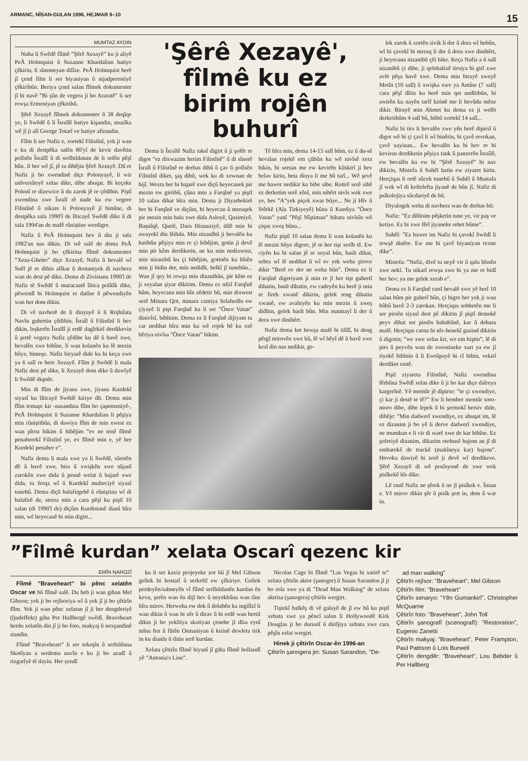ARMANC, NÎSAN-GULAN 1996, HEJMAR 9–10 15
MUMTAZ AYDIN
Nuha li Swêdê fîlmê ”Şêrê Xezayê” ku ji aliyê PeÅ Holmquist û Suzanne Khardalian hatiye çêkirin, li sînemeyan dilîze. PeÅ Holmquist berê jî çend film li ser biyaniyan û nijadperestiyê çêkiribûn. Beriya çend salan fîlmek dokumenter jî bi navê ”Bi şûn de vegera ji bo Araratê” li ser rewşa Ermeniyan çêkiribû.
Şêrê Xezayê fîlmek dokumenter û 38 deqîqe ye, li Swêdê û li Îsraîlê hatiye kişandin, muzîka wê jî ji alî George Totarî ve hatiye afirandin.
Fîlm li ser Nafiz e, xortekî Filistînî, yek ji wan e ku di destpêka salên 80'yî de kevir davêtin polîsên Îsraîlî û di serîhildanan de li sefên pêşî bûn. Ji ber wê jî, jê ra dibêjin Şêrê Xezayê. Dû re Nafiz ji bo xwendinê diçe Polonyayê, li wir unîversîteyê xelas dike, dibe abuqat. Bi keçeke Polonî re dizewice û du zarok jê re çêdibin. Piştî xwendina xwe Îsraîl rê nade ku ew vegere Filistînê û nikare li Polonyayê jî bimîne, di destpêka sala 1990'î de îlticayê Swêdê dike û di sala 1994'an de mafê rûniştine werdigre.
Nafiz û PeÅ Holmquist hev û din ji sala 1982'an nas dikin. Di wê salê de dema PeÅ Holmquist ji bo çêkirina fîlmê dokumenter ”Xeza-Ghetto” diçe Xezayê, Nafiz û hevalê wî Suêl jê re dibin alîkar û dostaniyek di navbera wan de dest pê dike. Dema di Zivistana 1990'î de Nafiz tê Swêdê û muracaatê îltica polîtîk dike, pêwendî bi Holmquist re datîne û pêwendiyên wan her dom dikin.
Di vê navberê de li dinyayê û li Rojhilata Navîn guhertin çêdibin, Îsraîl û Filistînî li hev dikin, leşkerên Îsraîlî ji erdê dagîrkirî derdikevin û şertê vegera Nafiz çêdibe ku dê û bavê xwe, hevalên xwe bibîne, li wan kolanên ku lê mezin bûye, bimeşe. Nafiz biryarê dide ku bi keça xwe ya 6 salî re here Xezayê. Fîlm ji Swêdê li mala Nafiz dest pê dike, li Xezayê dom dike û dawîyê li Swêdê diqede.
Min di fîlm de jiyana xwe, jiyana Kurdekî siyasî ku îlticayê Swêdê kiriye dît. Dema min fîlm temaşe kir -nasandina fîlm bo çapemeniyê-, PeÅ Holmquist û Suzanne Khardalian li pêşiya min rûniştibûn, di dawiya fîlm de min xwest ez wan pîroz bikim û bibêjim ”ev ne tenê fîlmê penaberekî Filistînî ye, ev fîlmê min e, yê her Kurdekî penaber e”.
Nafiz dema li mala xwe ya li Swêdê, sûretên dê û bavê xwe, bira û xwişkên xwe nîşanî zarokên xwe dida û pesnê welat û bajarê xwe dida, tu ferqa wî û Kurdekî multeciyê siyasî tunebû. Dema diçû balafirgehê û rûniştina wî di balafirê de, stresa min a cara pêşî ku piştî 10 salan (di 1990'î de) diçûm Kurdistanê dianî bîra min, wê heyecanê bi min digirt...
'Şêrê Xezayê',
fîlmê ku ez
birim rojên
buhurî
Dema li Îsraîlê Nafiz taksî digirt û ji şofêr re digot ”ez dixwazim herim Filistînê” û di sînorê Îsraîl û Filistînê re derbas dibû û çav li polîsên Filistînî diket, şaş dibû, wek ku di xewnan de bijî. Wexta ber bi bajarê xwe diçû heyecanek pir mezin ew girtibû, çûna min a Farqînê ya piştî 10 salan dihat bîra min. Dema ji Diyarbekirê ber bi Farqînê ve diçûm, bi heyecan û meraqek pir mezin min bala xwe dida Asloyê, Qasimiyê, Başnîqê, Qurtê, Dara Hiznaxiyê, dilê min bi awayekî din lêdida. Min nizanîbû ji hevalên ku hatibûn pêşiya min re çi bibêjim, gotin ji devê min pir kêm derdiketin, ne ku min nedixwest, min nizanibû ku çi bibêjim, gotinên ku hîsên min ji bidin der, min nedidît, belkî jî tunebûn... Wan jî qey bi rewşa min dizanibûn, pir kêm ez ji xeyalan şiyar dikirim. Dema ez nêzî Farqînê bûm, heyecana min hîn zêdetir bû, min dixwest serê Minara Qot, minara camiya Selahedîn ew çiyayê li pişt Farqînê ku li ser ”Önce Vatan” dinivîsî, bibînim. Dema ez li Farqînê dijiyam tu car nedihat bîra min ku wê rojek bê ku ezê bêriya nivîsa ”Önce Vatan” bikim.
Tê bîra min, dema 14-15 salî bûm, ez û du-sê hevalan rojekê em çûbûn ku wê nivîsê xera bikin, bi seetan me ew kevirên kilskirî ji hev belav kirin, heta dinya li me bû tarî... Wê şevê me bawer nedikir ku bibe sibe. Rotirê serê sibê ez derketim serê xênî, min nihêrt nivîs wek xwe ye, bes ”A”yek piçek xwar bûye... Ne ji Hîv û Stêrkê (Ala Tirkiyeyê) bûna û Kurdiya ”Önce Vatan” yanî ”Pêşî Nîştiman” bihata nivîsîn wê çiqas xweş bûna...
Nafiz piştî 10 salan dema li wan kolanên ku lê mezin bûye digere, jê re her tişt xerîb tê. Ew ciyên ku bi salan jê re xeyal bûn, basît dihat, sebra wî lê nedihat û wî ev yek weha şirove dikir ”Berê ev der ne weha bûn”. Dema ez li Farqînê digeriyam ji min re jî her tişt guhertî dihatin, basît dihatin, ew cadeyên ku berê ji min re fireh xwanê dikirin, gelek teng dihatin xwanê, ew avahiyên ku min mezin û xweş didîtin, gelek basît bûn. Min matmayî li der û dora xwe dinihêrt.
Nafiz dema ket hewşa malê bi tilîlî, bi deng pêrgî mirovên xwe bû, lê wî bêyî dê û bavê xwe kesî din nas nedikir, ge-
lek zarok û xortên sivik li der û dora wî hebûn, wî bi çavekî bi meraq li der û dora xwe dinihêrt, ji heyecana nizanibû çêi bike. Keça Nafiz a 6 salî nizanibû çi dibe, ji qelebalixê tirsiya bi girî xwe avêt pêşa bavê xwe. Dema min birayê xweyê Metîn (10 salî) û xwişka xwe ya Amîne (7 salî) cara pêşî dîtin ku berê min qet nedîtibûn, bi awirên ku nayên tarîf kirinê me li hevûdu mêze dikir. Birayê min Ahmet ku dema ez ji welêt derketibûm 4 salî bû, bûbû xortekî 14 salî...
Nafiz bi tirs li hevalên xwe yên berê dipirsî û digot wê bi çi çavî li wî binêrin, bi çavê revokan, çavê xayinan... Ew hevalên ku bi hev re bi keviran derdiketin pêşiya tank û panzerên Îsraîlê, ew hevalên ku ew bi ”Şêrê Xezayê” bi nav dikirin, Mistefa û Suhêl hatin ew ziyaret kirin. Herçiqas li ortê sûcek tunebû û Suhêl û Mustafa jî wek wî di keftelefta jiyanê de bûn jî, Nafiz di psîkolojiya sûcdariyê de bû.
Diyalogek weha di navbera wan de derbas bû:
Nafiz: ”Ez dibînim pêşketin tune ye, vir paş ve ketiye. Ez bi xwe fêrî jiyaneke rehet bûme”.
Suhêl: ”Ez bawer im Nafiz bi çavekî Swêdî li rewşê dinêre. Ew me bi çavê biyaniyan rexne dike”.
Mistefa: ”Nafiz, divê tu neyê vir û qala hîssên xwe nekî. Tu nikarî rewşa xwe bi ya me re bidî ber hev; ya me gelek xerab e”.
Dema ez li Farqînê rastî hevalê xwe yê berî 10 salan bûm pir guherî bûn, çi bigre her yek ji wan bûbû bavê 2-3 zarokan. Herçiqas sohbetên me li ser pirsên siyasî dest pê dikirin jî piştî demekê peyv dihat ser pirsên bahabûnê, kar û debara malê. Herçiqas carna bi nîv-henekî gazind dikirin û digotin; ”we xwe xelas kir, we em hiştin”, lê di pirs û peyvên wan de xwestineke xurt ya ew jî riyekê bibînin û li Ewrûpayê bi cî bibin, vekirî derdiket rastê.
Piştî ziyareta Filistînê, Nafiz xwendina fêrbûna Swêdî xelas dike û ji bo kar diçe daîreya kargerînê. Yê memûr jê dipirse: ”te çi xwendiye, çi kar ji destê te tê?” Ew li hember memûr soro-moro dibe, dibe lepek û bi şermokî bersiv dide, dibêje: ”Min dadwerî xwendiye, ez abuqat im, lê ez dizanim ji bo yê li derve dadwerî xwendiye, ne mumkun e li vir di warê xwe de kar bibîne. Ez şoferiyê dizanim, dikarim otobusê bajom an jî di embarekê de truckê (makîneya kar) bajom”. Hevoka dawiyê bi zorê ji devê wî derdikeve. Şêrê Xezayê di wê pozîsyonê de xwe wek pisîkekê hîs dike.
Lê rastî Nafiz ne şêrek û ne jî pisîkek e. Însan e. Yê mirov dikin şêr û pisîk şert in, dem û war in.
”Fîlmê kurdan” xelata Oscarî qezenc kir
EMÎN NAROZÎ
Fîlmê ”Braveheart” bi pênc xelatên Oscar ve bû fîlmê salê. Du heb ji wan gihan Mel Gibson; yek ji bo rejîsoriya wî û yek jî ji bo çêtirîn fîlm. Yek ji wan pênc xelatan jî ji ber dengderiyê (ljudeffekt) giha Per Hallbergê swêdî. Braveheart herdu xelatên din jî ji bo foto, makyaj û nexşandinê standin.
Fîlmê ”Braveheart” li ser tekoşîn û serhildana Skotîyan a serdema navîn e ku ji bo azadî û rizgarîyê tê dayin. Her çendî
ku li ser kaxiz projeyeke zor bû jî Mel Gibson gellek bi hostatî û serkeftî ew çêkiriye. Gellek perdeyên/sahneyên vî fîlmî serîhildanên kurdan ên kevn, şerên wan ên dijî hev û neyekbûna wan tîne bîra mirov. Herweha ew dek û dolabên ku ingilîzî li wan dikin û wan bi zêr û dirav û bi erdê wan bertil dikin ji bo yekîtiya skotiyan çenebe jî dîsa eynî mîna fen û fûtên Osmaniyan û kirinê dewleta tirk in ku dianîn û tînin serê kurdan.
Xelata çêtirîn fîlmê biyanî jî giha fîlmê hollandî yê ”Antonia's Line”.
Nicolas Cage bi fîlmê ”Las Vegas bi xatirê te” xelata çêtirîn aktor (şanoger) û Susan Sarandon jî ji bo rola xwe ya di ”Dead Man Walking” de xelata aktrisa (şanogera) çêtirîn wergirt.
Tiştekî balkêş di vê galayê de jî ew bû ku piştî xebata xwe ya pêncî salan li Hollywoodê Kirk Douglas ji bo durustî û dirêjiya xebata xwe cara pêşîn xelat wergirt.
Hinek ji çêtirîn Oscar-ên 1996-an
Çêtirîn şanogera jin: Susan Sarandon, ”De-
ad man walking”
Çêtirîn rejîsor: ”Braveheart”, Mel Gibson
Çêtirîn film: ”Braveheart”
Çêtirîn senaryo: ”Yên Gumankirî”, Christopher McQuarrie
Çêtirîn foto: ”Braveheart”, John Toll
Çêtirîn şanografî (scenografî): ”Restoration”, Eugenio Zanetti
Çêtirîn makyaj: ”Braveheart”, Peter Frampton, Paul Pattison û Lois Burwell
Çêtirîn dengdêr: ”Braveheart”, Lou Bebder û Per Hallberg